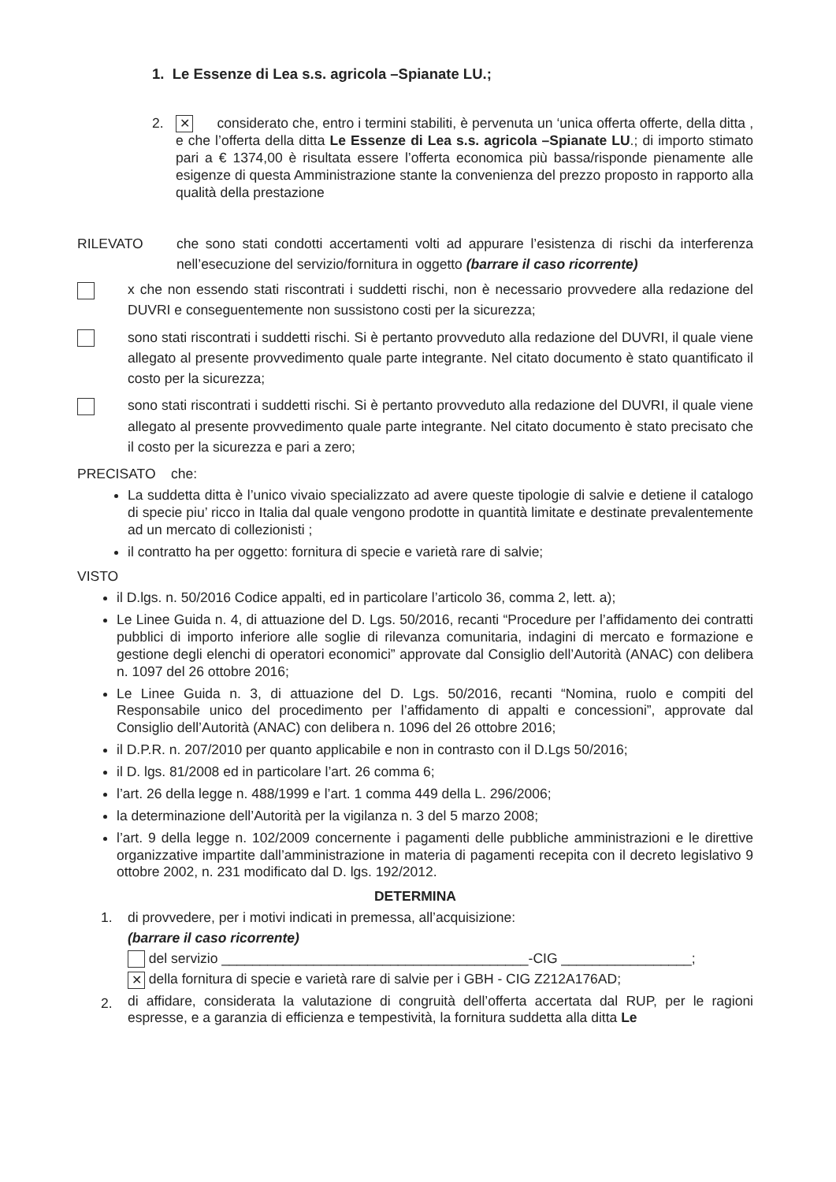1. Le Essenze di Lea s.s. agricola –Spianate LU.;
2.
✕ considerato che, entro i termini stabiliti, è pervenuta un ‘unica offerta offerte, della ditta , e che l’offerta della ditta Le Essenze di Lea s.s. agricola –Spianate LU.; di importo stimato pari a € 1374,00 è risultata essere l’offerta economica più bassa/risponde pienamente alle esigenze di questa Amministrazione stante la convenienza del prezzo proposto in rapporto alla qualità della prestazione
RILEVATO che sono stati condotti accertamenti volti ad appurare l’esistenza di rischi da interferenza nell’esecuzione del servizio/fornitura in oggetto (barrare il caso ricorrente)
x che non essendo stati riscontrati i suddetti rischi, non è necessario provvedere alla redazione del DUVRI e conseguentemente non sussistono costi per la sicurezza;
sono stati riscontrati i suddetti rischi. Si è pertanto provveduto alla redazione del DUVRI, il quale viene allegato al presente provvedimento quale parte integrante. Nel citato documento è stato quantificato il costo per la sicurezza;
sono stati riscontrati i suddetti rischi. Si è pertanto provveduto alla redazione del DUVRI, il quale viene allegato al presente provvedimento quale parte integrante. Nel citato documento è stato precisato che il costo per la sicurezza e pari a zero;
PRECISATO che:
La suddetta ditta è l’unico vivaio specializzato ad avere queste tipologie di salvie e detiene il catalogo di specie piu’ ricco in Italia dal quale vengono prodotte in quantità limitate e destinate prevalentemente ad un mercato di collezionisti ;
il contratto ha per oggetto: fornitura di specie e varietà rare di salvie;
VISTO
il D.lgs. n. 50/2016 Codice appalti, ed in particolare l’articolo 36, comma 2, lett. a);
Le Linee Guida n. 4, di attuazione del D. Lgs. 50/2016, recanti “Procedure per l’affidamento dei contratti pubblici di importo inferiore alle soglie di rilevanza comunitaria, indagini di mercato e formazione e gestione degli elenchi di operatori economici” approvate dal Consiglio dell’Autorità (ANAC) con delibera n. 1097 del 26 ottobre 2016;
Le Linee Guida n. 3, di attuazione del D. Lgs. 50/2016, recanti “Nomina, ruolo e compiti del Responsabile unico del procedimento per l’affidamento di appalti e concessioni”, approvate dal Consiglio dell’Autorità (ANAC) con delibera n. 1096 del 26 ottobre 2016;
il D.P.R. n. 207/2010 per quanto applicabile e non in contrasto con il D.Lgs 50/2016;
il D. lgs. 81/2008 ed in particolare l’art. 26 comma 6;
l’art. 26 della legge n. 488/1999 e l’art. 1 comma 449 della L. 296/2006;
la determinazione dell’Autorità per la vigilanza n. 3 del 5 marzo 2008;
l’art. 9 della legge n. 102/2009 concernente i pagamenti delle pubbliche amministrazioni e le direttive organizzative impartite dall’amministrazione in materia di pagamenti recepita con il decreto legislativo 9 ottobre 2002, n. 231 modificato dal D. lgs. 192/2012.
DETERMINA
1. di provvedere, per i motivi indicati in premessa, all’acquisizione:
(barrare il caso ricorrente)
del servizio ________________________________________-CIG _________________;
✕ della fornitura di specie e varietà rare di salvie per i GBH - CIG Z212A176AD;
2.
di affidare, considerata la valutazione di congruità dell’offerta accertata dal RUP, per le ragioni espresse, e a garanzia di efficienza e tempestività, la fornitura suddetta alla ditta Le